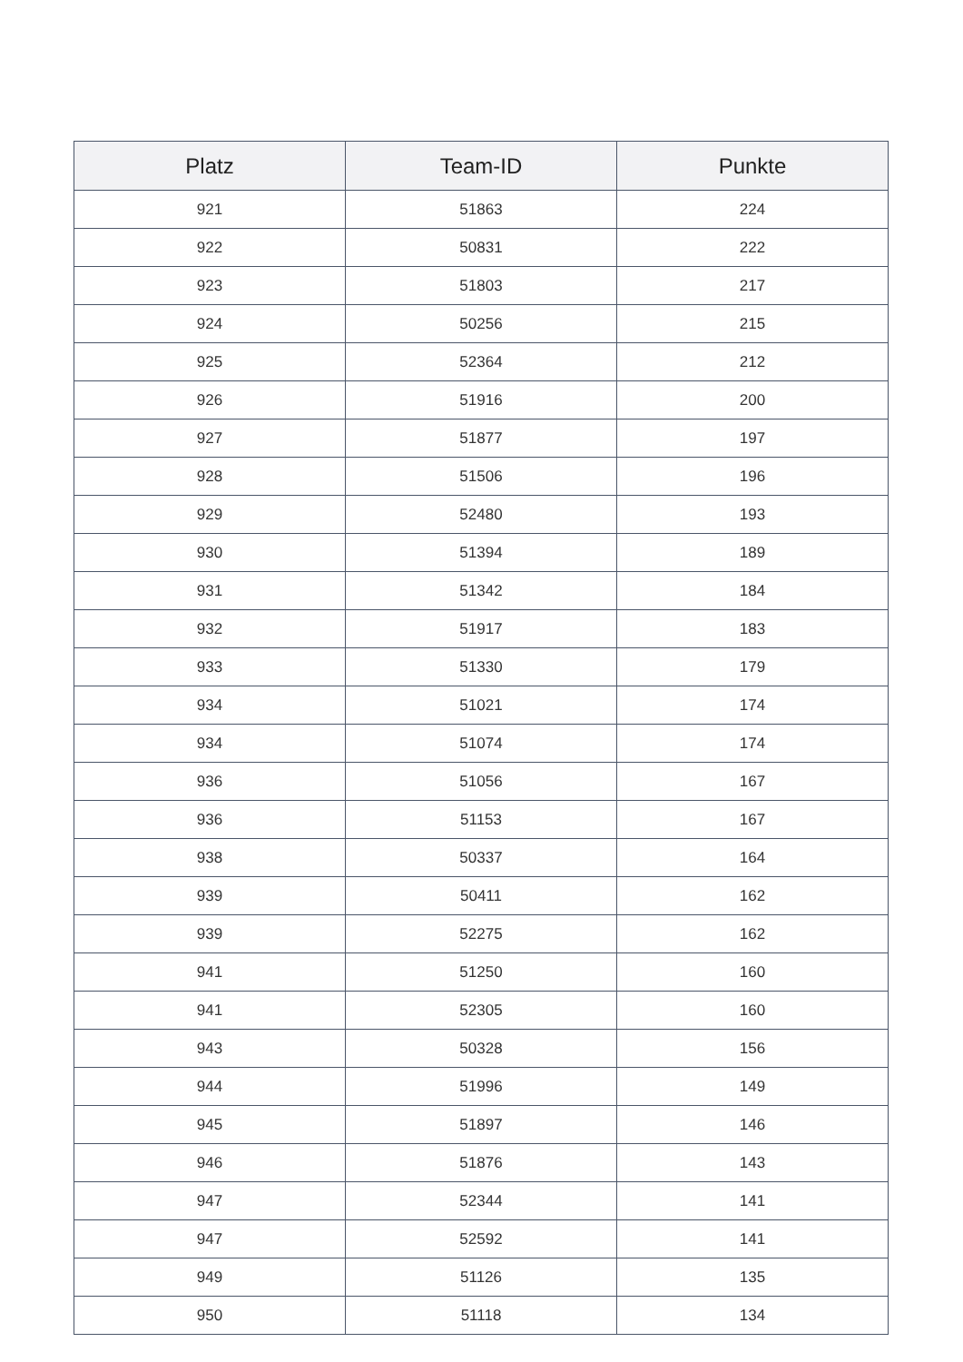| Platz | Team-ID | Punkte |
| --- | --- | --- |
| 921 | 51863 | 224 |
| 922 | 50831 | 222 |
| 923 | 51803 | 217 |
| 924 | 50256 | 215 |
| 925 | 52364 | 212 |
| 926 | 51916 | 200 |
| 927 | 51877 | 197 |
| 928 | 51506 | 196 |
| 929 | 52480 | 193 |
| 930 | 51394 | 189 |
| 931 | 51342 | 184 |
| 932 | 51917 | 183 |
| 933 | 51330 | 179 |
| 934 | 51021 | 174 |
| 934 | 51074 | 174 |
| 936 | 51056 | 167 |
| 936 | 51153 | 167 |
| 938 | 50337 | 164 |
| 939 | 50411 | 162 |
| 939 | 52275 | 162 |
| 941 | 51250 | 160 |
| 941 | 52305 | 160 |
| 943 | 50328 | 156 |
| 944 | 51996 | 149 |
| 945 | 51897 | 146 |
| 946 | 51876 | 143 |
| 947 | 52344 | 141 |
| 947 | 52592 | 141 |
| 949 | 51126 | 135 |
| 950 | 51118 | 134 |